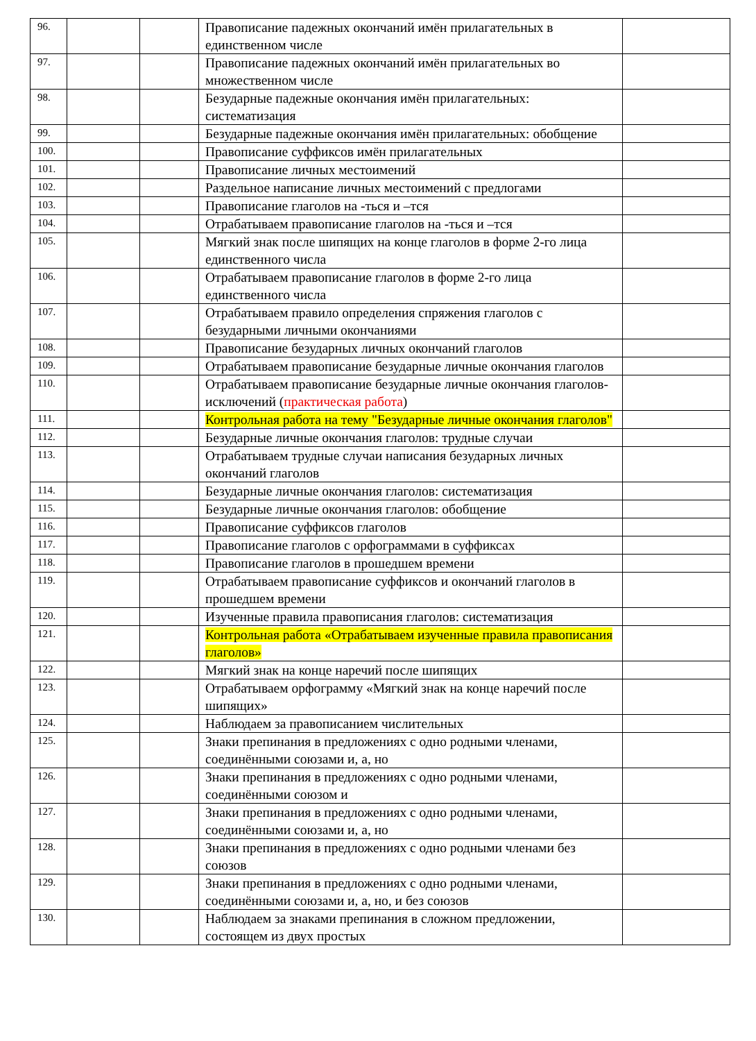| 96. | | | Правописание падежных окончаний имён прилагательных в единственном числе | |
| 97. | | | Правописание падежных окончаний имён прилагательных во множественном числе | |
| 98. | | | Безударные падежные окончания имён прилагательных: систематизация | |
| 99. | | | Безударные падежные окончания имён прилагательных: обобщение | |
| 100. | | | Правописание суффиксов имён прилагательных | |
| 101. | | | Правописание личных местоимений | |
| 102. | | | Раздельное написание личных местоимений с предлогами | |
| 103. | | | Правописание глаголов на -ться и –тся | |
| 104. | | | Отрабатываем правописание глаголов на -ться и –тся | |
| 105. | | | Мягкий знак после шипящих на конце глаголов в форме 2-го лица единственного числа | |
| 106. | | | Отрабатываем правописание глаголов в форме 2-го лица единственного числа | |
| 107. | | | Отрабатываем правило определения спряжения глаголов с безударными личными окончаниями | |
| 108. | | | Правописание безударных личных окончаний глаголов | |
| 109. | | | Отрабатываем правописание безударные личные окончания глаголов | |
| 110. | | | Отрабатываем правописание безударные личные окончания глаголов-исключений ( практическая работа ) | |
| 111. | | | Контрольная работа на тему "Безударные личные окончания глаголов" | |
| 112. | | | Безударные личные окончания глаголов: трудные случаи | |
| 113. | | | Отрабатываем трудные случаи написания безударных личных окончаний глаголов | |
| 114. | | | Безударные личные окончания глаголов: систематизация | |
| 115. | | | Безударные личные окончания глаголов: обобщение | |
| 116. | | | Правописание суффиксов глаголов | |
| 117. | | | Правописание глаголов с орфограммами в суффиксах | |
| 118. | | | Правописание глаголов в прошедшем времени | |
| 119. | | | Отрабатываем правописание суффиксов и окончаний глаголов в прошедшем времени | |
| 120. | | | Изученные правила правописания глаголов: систематизация | |
| 121. | | | Контрольная работа «Отрабатываем изученные правила правописания глаголов» | |
| 122. | | | Мягкий знак на конце наречий после шипящих | |
| 123. | | | Отрабатываем орфограмму «Мягкий знак на конце наречий после шипящих» | |
| 124. | | | Наблюдаем за правописанием числительных | |
| 125. | | | Знаки препинания в предложениях с одно родными членами, соединёнными союзами и, а, но | |
| 126. | | | Знаки препинания в предложениях с одно родными членами, соединёнными союзом и | |
| 127. | | | Знаки препинания в предложениях с одно родными членами, соединёнными союзами и, а, но | |
| 128. | | | Знаки препинания в предложениях с одно родными членами без союзов | |
| 129. | | | Знаки препинания в предложениях с одно родными членами, соединёнными союзами и, а, но, и без союзов | |
| 130. | | | Наблюдаем за знаками препинания в сложном предложении, состоящем из двух простых | |